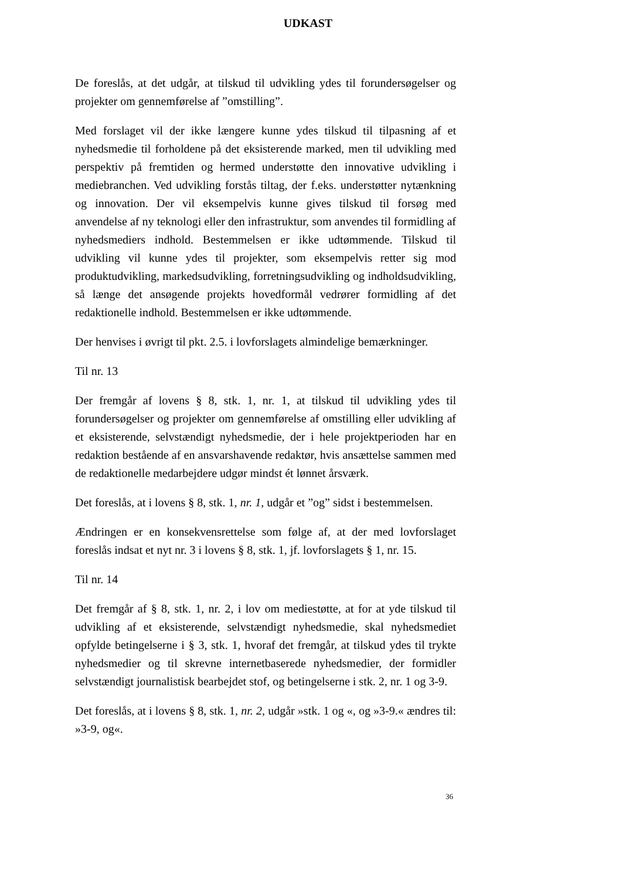UDKAST
De foreslås, at det udgår, at tilskud til udvikling ydes til forundersøgelser og projekter om gennemførelse af ”omstilling”.
Med forslaget vil der ikke længere kunne ydes tilskud til tilpasning af et nyhedsmedie til forholdene på det eksisterende marked, men til udvikling med perspektiv på fremtiden og hermed understøtte den innovative udvikling i mediebranchen. Ved udvikling forstås tiltag, der f.eks. understøtter nytænkning og innovation. Der vil eksempelvis kunne gives tilskud til forsøg med anvendelse af ny teknologi eller den infrastruktur, som anvendes til formidling af nyhedsmediers indhold. Bestemmelsen er ikke udtømmende. Tilskud til udvikling vil kunne ydes til projekter, som eksempelvis retter sig mod produktudvikling, markedsudvikling, forretningsudvikling og indholdsudvikling, så længe det ansøgende projekts hovedformål vedrører formidling af det redaktionelle indhold. Bestemmelsen er ikke udtømmende.
Der henvises i øvrigt til pkt. 2.5. i lovforslagets almindelige bemærkninger.
Til nr. 13
Der fremgår af lovens § 8, stk. 1, nr. 1, at tilskud til udvikling ydes til forundersøgelser og projekter om gennemførelse af omstilling eller udvikling af et eksisterende, selvstændigt nyhedsmedie, der i hele projektperioden har en redaktion bestående af en ansvarshavende redaktør, hvis ansættelse sammen med de redaktionelle medarbejdere udgør mindst ét lønnet årsværk.
Det foreslås, at i lovens § 8, stk. 1, nr. 1, udgår et ”og” sidst i bestemmelsen.
Ændringen er en konsekvensrettelse som følge af, at der med lovforslaget foreslås indsat et nyt nr. 3 i lovens § 8, stk. 1, jf. lovforslagets § 1, nr. 15.
Til nr. 14
Det fremgår af § 8, stk. 1, nr. 2, i lov om mediestøtte, at for at yde tilskud til udvikling af et eksisterende, selvstændigt nyhedsmedie, skal nyhedsmediet opfylde betingelserne i § 3, stk. 1, hvoraf det fremgår, at tilskud ydes til trykte nyhedsmedier og til skrevne internetbaserede nyhedsmedier, der formidler selvstændigt journalistisk bearbejdet stof, og betingelserne i stk. 2, nr. 1 og 3-9.
Det foreslås, at i lovens § 8, stk. 1, nr. 2, udgår »stk. 1 og «, og »3-9.« ændres til: »3-9, og«.
36